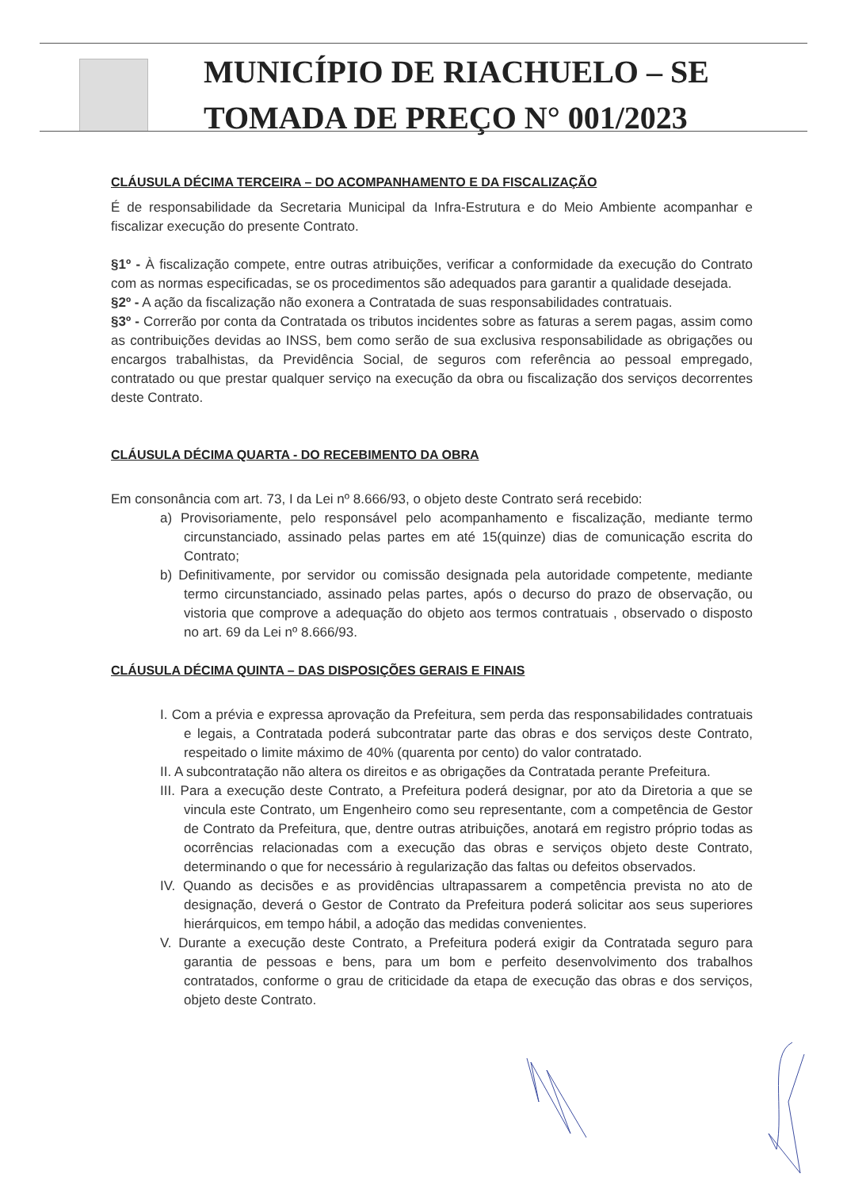MUNICÍPIO DE RIACHUELO – SE
TOMADA DE PREÇO N° 001/2023
CLÁUSULA DÉCIMA TERCEIRA – DO ACOMPANHAMENTO E DA FISCALIZAÇÃO
É de responsabilidade da Secretaria Municipal da Infra-Estrutura e do Meio Ambiente acompanhar e fiscalizar execução do presente Contrato.
§1º - À fiscalização compete, entre outras atribuições, verificar a conformidade da execução do Contrato com as normas especificadas, se os procedimentos são adequados para garantir a qualidade desejada.
§2º - A ação da fiscalização não exonera a Contratada de suas responsabilidades contratuais.
§3º - Correrão por conta da Contratada os tributos incidentes sobre as faturas a serem pagas, assim como as contribuições devidas ao INSS, bem como serão de sua exclusiva responsabilidade as obrigações ou encargos trabalhistas, da Previdência Social, de seguros com referência ao pessoal empregado, contratado ou que prestar qualquer serviço na execução da obra ou fiscalização dos serviços decorrentes deste Contrato.
CLÁUSULA DÉCIMA QUARTA - DO RECEBIMENTO DA OBRA
Em consonância com art. 73, I da Lei nº 8.666/93, o objeto deste Contrato será recebido:
a) Provisoriamente, pelo responsável pelo acompanhamento e fiscalização, mediante termo circunstanciado, assinado pelas partes em até 15(quinze) dias de comunicação escrita do Contrato;
b) Definitivamente, por servidor ou comissão designada pela autoridade competente, mediante termo circunstanciado, assinado pelas partes, após o decurso do prazo de observação, ou vistoria que comprove a adequação do objeto aos termos contratuais , observado o disposto no art. 69 da Lei nº 8.666/93.
CLÁUSULA DÉCIMA QUINTA – DAS DISPOSIÇÕES GERAIS E FINAIS
I. Com a prévia e expressa aprovação da Prefeitura, sem perda das responsabilidades contratuais e legais, a Contratada poderá subcontratar parte das obras e dos serviços deste Contrato, respeitado o limite máximo de 40% (quarenta por cento) do valor contratado.
II. A subcontratação não altera os direitos e as obrigações da Contratada perante Prefeitura.
III. Para a execução deste Contrato, a Prefeitura poderá designar, por ato da Diretoria a que se vincula este Contrato, um Engenheiro como seu representante, com a competência de Gestor de Contrato da Prefeitura, que, dentre outras atribuições, anotará em registro próprio todas as ocorrências relacionadas com a execução das obras e serviços objeto deste Contrato, determinando o que for necessário à regularização das faltas ou defeitos observados.
IV. Quando as decisões e as providências ultrapassarem a competência prevista no ato de designação, deverá o Gestor de Contrato da Prefeitura poderá solicitar aos seus superiores hierárquicos, em tempo hábil, a adoção das medidas convenientes.
V. Durante a execução deste Contrato, a Prefeitura poderá exigir da Contratada seguro para garantia de pessoas e bens, para um bom e perfeito desenvolvimento dos trabalhos contratados, conforme o grau de criticidade da etapa de execução das obras e dos serviços, objeto deste Contrato.